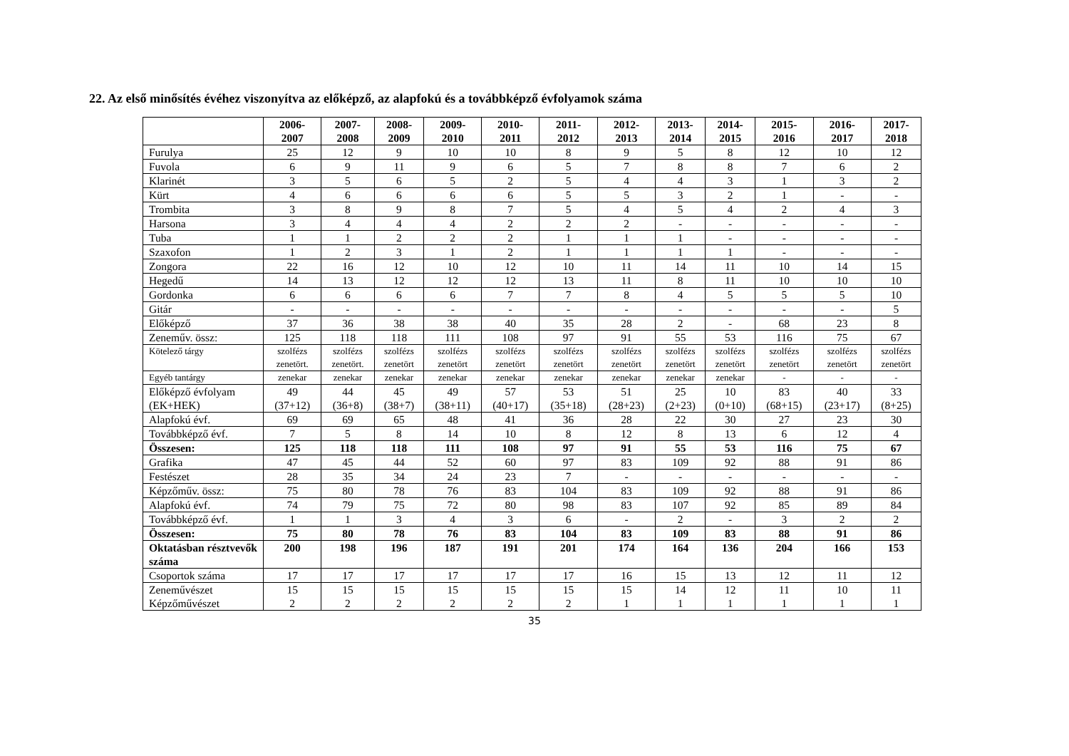22. Az első minősítés évéhez viszonyítva az előképző, az alapfokú és a továbbképző évfolyamok száma
| | 2006- 2007 | 2007- 2008 | 2008- 2009 | 2009- 2010 | 2010- 2011 | 2011- 2012 | 2012- 2013 | 2013- 2014 | 2014- 2015 | 2015- 2016 | 2016- 2017 | 2017- 2018 |
| --- | --- | --- | --- | --- | --- | --- | --- | --- | --- | --- | --- | --- |
| Furulya | 25 | 12 | 9 | 10 | 10 | 8 | 9 | 5 | 8 | 12 | 10 | 12 |
| Fuvola | 6 | 9 | 11 | 9 | 6 | 5 | 7 | 8 | 8 | 7 | 6 | 2 |
| Klarinét | 3 | 5 | 6 | 5 | 2 | 5 | 4 | 4 | 3 | 1 | 3 | 2 |
| Kürt | 4 | 6 | 6 | 6 | 6 | 5 | 5 | 3 | 2 | 1 | - | - |
| Trombita | 3 | 8 | 9 | 8 | 7 | 5 | 4 | 5 | 4 | 2 | 4 | 3 |
| Harsona | 3 | 4 | 4 | 4 | 2 | 2 | 2 | - | - | - | - | - |
| Tuba | 1 | 1 | 2 | 2 | 2 | 1 | 1 | 1 | - | - | - | - |
| Szaxofon | 1 | 2 | 3 | 1 | 2 | 1 | 1 | 1 | 1 | - | - | - |
| Zongora | 22 | 16 | 12 | 10 | 12 | 10 | 11 | 14 | 11 | 10 | 14 | 15 |
| Hegedű | 14 | 13 | 12 | 12 | 12 | 13 | 11 | 8 | 11 | 10 | 10 | 10 |
| Gordonka | 6 | 6 | 6 | 6 | 7 | 7 | 8 | 4 | 5 | 5 | 5 | 10 |
| Gitár | - | - | - | - | - | - | - | - | - | - | - | 5 |
| Előképző | 37 | 36 | 38 | 38 | 40 | 35 | 28 | 2 | - | 68 | 23 | 8 |
| Zeneműv. össz: | 125 | 118 | 118 | 111 | 108 | 97 | 91 | 55 | 53 | 116 | 75 | 67 |
| Kötelező tárgy | szolfézs zenetört. | szolfézs zenetört. | szolfézs zenetört | szolfézs zenetört | szolfézs zenetört | szolfézs zenetört | szolfézs zenetört | szolfézs zenetört | szolfézs zenetört | szolfézs zenetört | szolfézs zenetört | szolfézs zenetört |
| Egyéb tantárgy | zenekar | zenekar | zenekar | zenekar | zenekar | zenekar | zenekar | zenekar | zenekar | - | - | - |
| Előképző évfolyam (EK+HEK) | 49 (37+12) | 44 (36+8) | 45 (38+7) | 49 (38+11) | 57 (40+17) | 53 (35+18) | 51 (28+23) | 25 (2+23) | 10 (0+10) | 83 (68+15) | 40 (23+17) | 33 (8+25) |
| Alapfokú évf. | 69 | 69 | 65 | 48 | 41 | 36 | 28 | 22 | 30 | 27 | 23 | 30 |
| Továbbképző évf. | 7 | 5 | 8 | 14 | 10 | 8 | 12 | 8 | 13 | 6 | 12 | 4 |
| Összesen: | 125 | 118 | 118 | 111 | 108 | 97 | 91 | 55 | 53 | 116 | 75 | 67 |
| Grafika | 47 | 45 | 44 | 52 | 60 | 97 | 83 | 109 | 92 | 88 | 91 | 86 |
| Festészet | 28 | 35 | 34 | 24 | 23 | 7 | - | - | - | - | - | - |
| Képzőműv. össz: | 75 | 80 | 78 | 76 | 83 | 104 | 83 | 109 | 92 | 88 | 91 | 86 |
| Alapfokú évf. | 74 | 79 | 75 | 72 | 80 | 98 | 83 | 107 | 92 | 85 | 89 | 84 |
| Továbbképző évf. | 1 | 1 | 3 | 4 | 3 | 6 | - | 2 | - | 3 | 2 | 2 |
| Összesen: | 75 | 80 | 78 | 76 | 83 | 104 | 83 | 109 | 83 | 88 | 91 | 86 |
| Oktatásban résztvevők száma | 200 | 198 | 196 | 187 | 191 | 201 | 174 | 164 | 136 | 204 | 166 | 153 |
| Csoportok száma | 17 | 17 | 17 | 17 | 17 | 17 | 16 | 15 | 13 | 12 | 11 | 12 |
| Zeneművészet Képzőművészet | 15 2 | 15 2 | 15 2 | 15 2 | 15 2 | 15 2 | 15 1 | 14 1 | 12 1 | 11 1 | 10 1 | 11 1 |
35